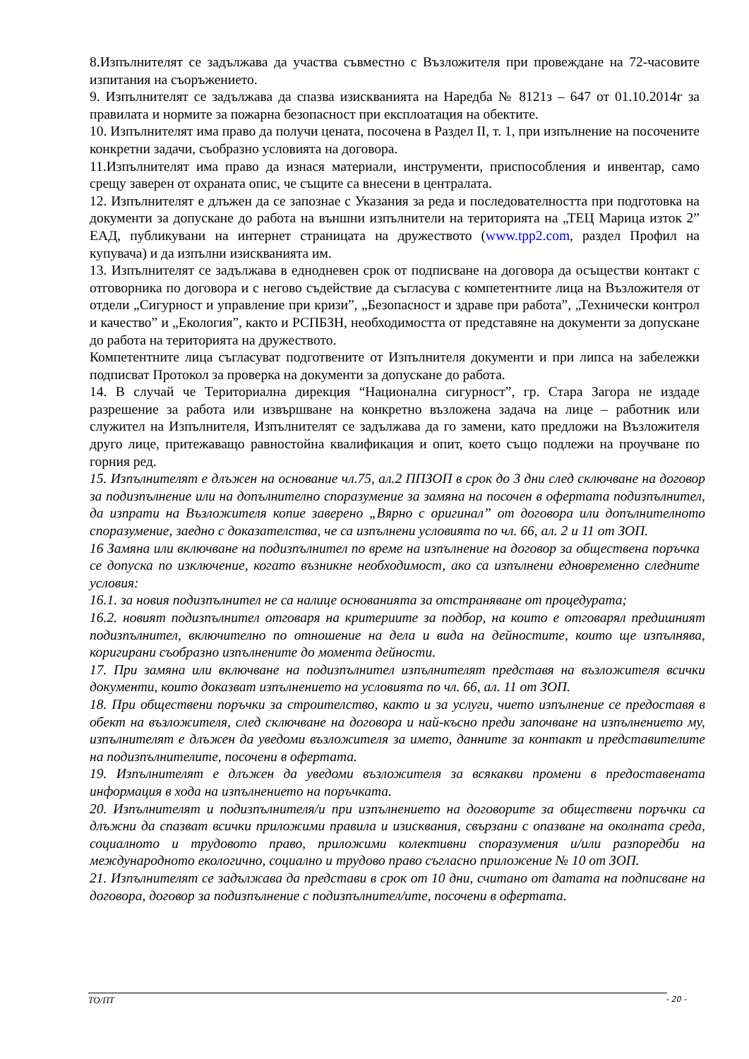8.Изпълнителят се задължава да участва съвместно с Възложителя при провеждане на 72-часовите изпитания на съоръжението.
9. Изпълнителят се задължава да спазва изискванията на Наредба № 8121з – 647 от 01.10.2014г за правилата и нормите за пожарна безопасност при експлоатация на обектите.
10. Изпълнителят има право да получи цената, посочена в Раздел II, т. 1, при изпълнение на посочените конкретни задачи, съобразно условията на договора.
11.Изпълнителят има право да изнася материали, инструменти, приспособления и инвентар, само срещу заверен от охраната опис, че същите са внесени в централата.
12. Изпълнителят е длъжен да се запознае с Указания за реда и последователността при подготовка на документи за допускане до работа на външни изпълнители на територията на „ТЕЦ Марица изток 2” ЕАД, публикувани на интернет страницата на дружеството (www.tpp2.com, раздел Профил на купувача) и да изпълни изискванията им.
13. Изпълнителят се задължава в еднодневен срок от подписване на договора да осъществи контакт с отговорника по договора и с негово съдействие да съгласува с компетентните лица на Възложителя от отдели „Сигурност и управление при кризи”, „Безопасност и здраве при работа”, „Технически контрол и качество” и „Екология”, както и РСПБЗН, необходимостта от представяне на документи за допускане до работа на територията на дружеството.
Компетентните лица съгласуват подготвените от Изпълнителя документи и при липса на забележки подписват Протокол за проверка на документи за допускане до работа.
14. В случай че Териториална дирекция “Национална сигурност”, гр. Стара Загора не издаде разрешение за работа или извършване на конкретно възложена задача на лице – работник или служител на Изпълнителя, Изпълнителят се задължава да го замени, като предложи на Възложителя друго лице, притежаващо равностойна квалификация и опит, което също подлежи на проучване по горния ред.
15. Изпълнителят е длъжен на основание чл.75, ал.2 ППЗОП в срок до 3 дни след сключване на договор за подизпълнение или на допълнително споразумение за замяна на посочен в офертата подизпълнител, да изпрати на Възложителя копие заверено „Вярно с оригинал” от договора или допълнителното споразумение, заедно с доказателства, че са изпълнени условията по чл. 66, ал. 2 и 11 от ЗОП.
16 Замяна или включване на подизпълнител по време на изпълнение на договор за обществена поръчка се допуска по изключение, когато възникне необходимост, ако са изпълнени едновременно следните условия:
16.1. за новия подизпълнител не са налице основанията за отстраняване от процедурата;
16.2. новият подизпълнител отговаря на критериите за подбор, на които е отговарял предишният подизпълнител, включително по отношение на дела и вида на дейностите, които ще изпълнява, коригирани съобразно изпълнените до момента дейности.
17. При замяна или включване на подизпълнител изпълнителят представя на възложителя всички документи, които доказват изпълнението на условията по чл. 66, ал. 11 от ЗОП.
18. При обществени поръчки за строителство, както и за услуги, чието изпълнение се предоставя в обект на възложителя, след сключване на договора и най-късно преди започване на изпълнението му, изпълнителят е длъжен да уведоми възложителя за името, данните за контакт и представителите на подизпълнителите, посочени в офертата.
19. Изпълнителят е длъжен да уведоми възложителя за всякакви промени в предоставената информация в хода на изпълнението на поръчката.
20. Изпълнителят и подизпълнителя/и при изпълнението на договорите за обществени поръчки са длъжни да спазват всички приложими правила и изисквания, свързани с опазване на околната среда, социалното и трудовото право, приложими колективни споразумения и/или разпоредби на международното екологично, социално и трудово право съгласно приложение № 10 от ЗОП.
21. Изпълнителят се задължава да представи в срок от 10 дни, считано от датата на подписване на договора, договор за подизпълнение с подизпълнител/ите, посочени в офертата.
ТО/ПТ - 20 -